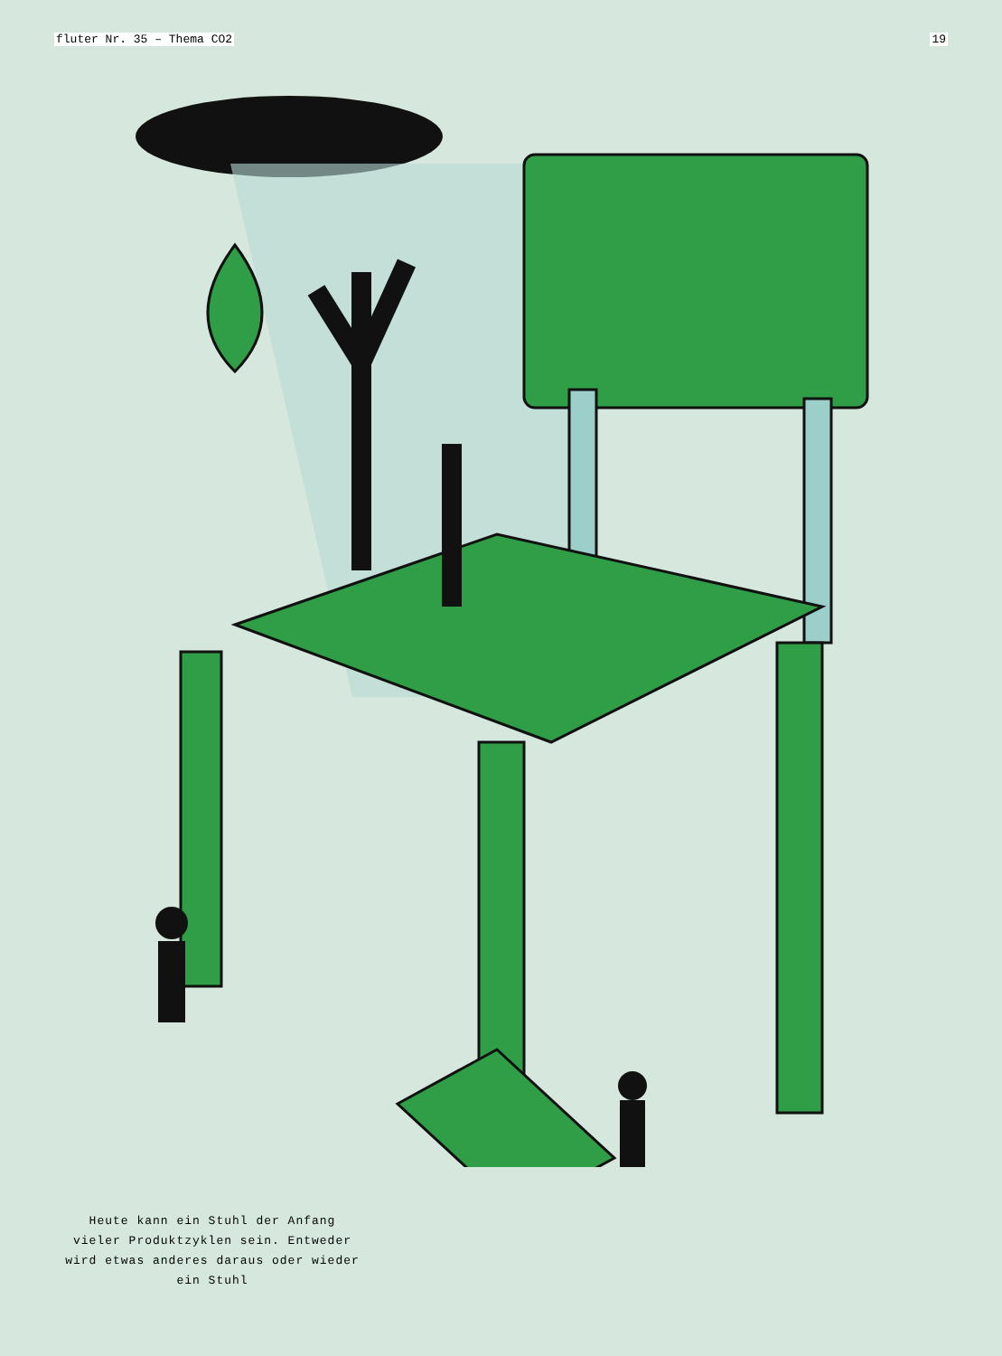fluter Nr. 35 – Thema CO2 19
Heute kann ein Stuhl der Anfang vieler Produktzyklen sein. Entweder wird etwas anderes daraus oder wieder ein Stuhl